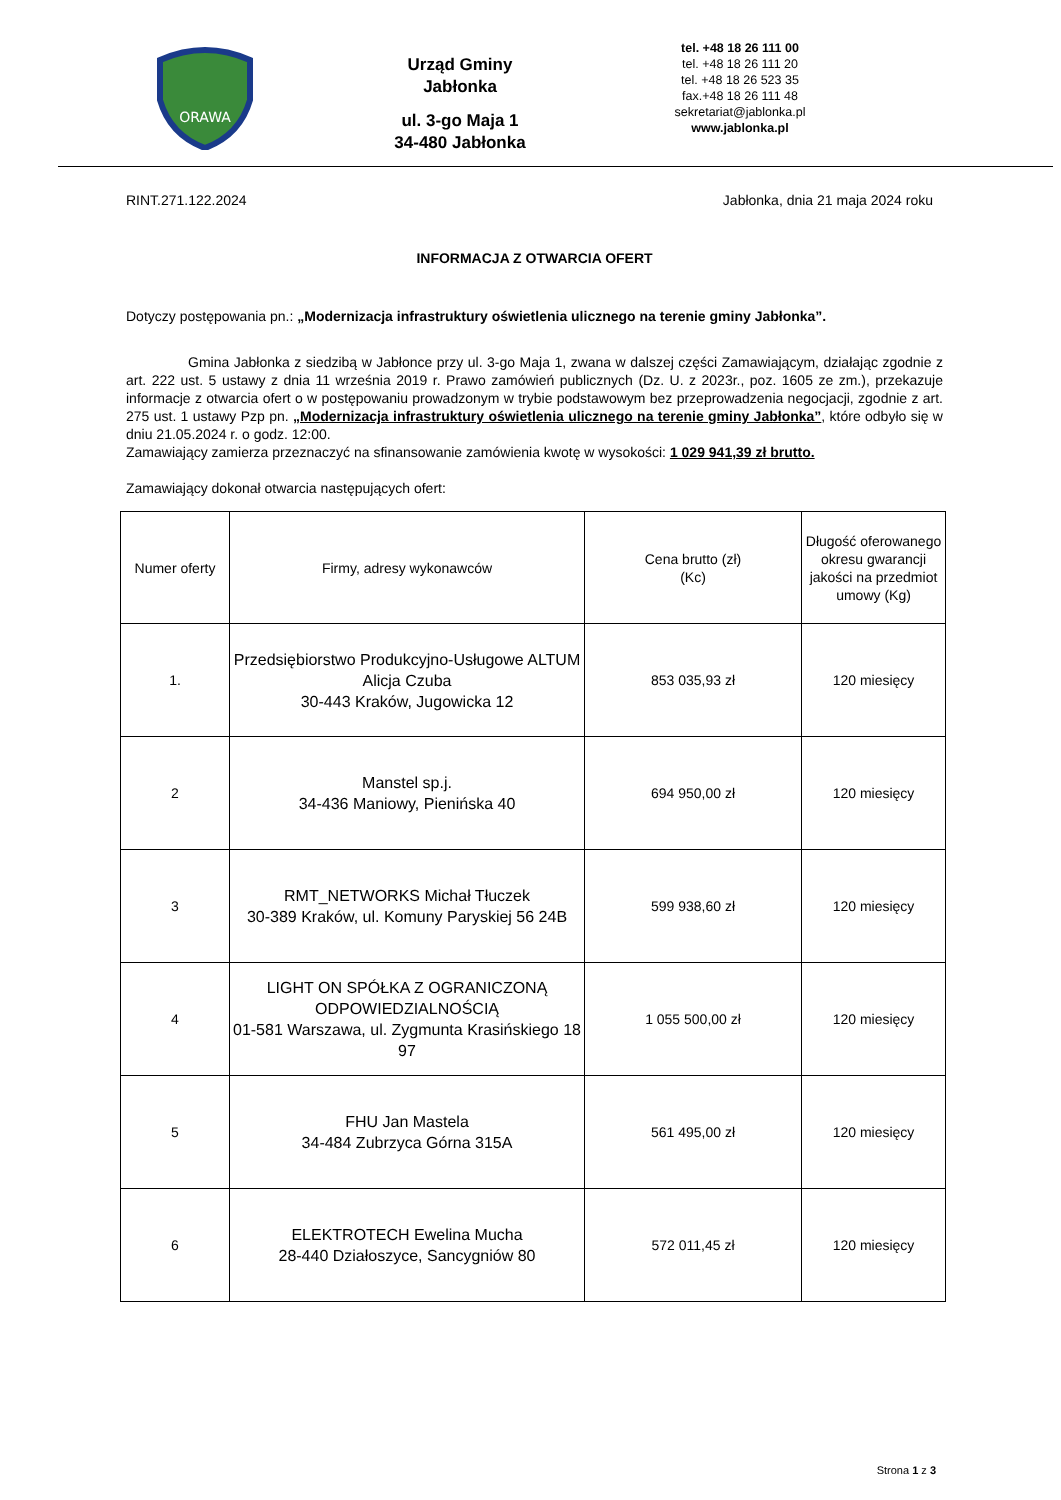ORAWA
Urząd Gminy
Jabłonka
ul. 3-go Maja 1
34-480 Jabłonka
tel. +48 18 26 111 00
tel. +48 18 26 111 20
tel. +48 18 26 523 35
fax.+48 18 26 111 48
sekretariat@jablonka.pl
www.jablonka.pl
RINT.271.122.2024 Jabłonka, dnia 21 maja 2024 roku
INFORMACJA Z OTWARCIA OFERT
Dotyczy postępowania pn.: „Modernizacja infrastruktury oświetlenia ulicznego na terenie gminy Jabłonka”.
Gmina Jabłonka z siedzibą w Jabłonce przy ul. 3-go Maja 1, zwana w dalszej części Zamawiającym, działając zgodnie z art. 222 ust. 5 ustawy z dnia 11 września 2019 r. Prawo zamówień publicznych (Dz. U. z 2023r., poz. 1605 ze zm.), przekazuje informacje z otwarcia ofert o w postępowaniu prowadzonym w trybie podstawowym bez przeprowadzenia negocjacji, zgodnie z art. 275 ust. 1 ustawy Pzp pn. „Modernizacja infrastruktury oświetlenia ulicznego na terenie gminy Jabłonka”, które odbyło się w dniu 21.05.2024 r. o godz. 12:00.
Zamawiający zamierza przeznaczyć na sfinansowanie zamówienia kwotę w wysokości: 1 029 941,39 zł brutto.
Zamawiający dokonał otwarcia następujących ofert:
| Numer oferty | Firmy, adresy wykonawców | Cena brutto (zł) (Kc) | Długość oferowanego okresu gwarancji jakości na przedmiot umowy (Kg) |
| --- | --- | --- | --- |
| 1. | Przedsiębiorstwo Produkcyjno-Usługowe ALTUM Alicja Czuba 30-443 Kraków, Jugowicka 12 | 853 035,93 zł | 120 miesięcy |
| 2 | Manstel sp.j. 34-436 Maniowy, Pienińska 40 | 694 950,00 zł | 120 miesięcy |
| 3 | RMT_NETWORKS Michał Tłuczek 30-389 Kraków, ul. Komuny Paryskiej 56 24B | 599 938,60 zł | 120 miesięcy |
| 4 | LIGHT ON SPÓŁKA Z OGRANICZONĄ ODPOWIEDZIALNOŚCIĄ 01-581 Warszawa, ul. Zygmunta Krasińskiego 18 97 | 1 055 500,00 zł | 120 miesięcy |
| 5 | FHU Jan Mastela 34-484 Zubrzyca Górna 315A | 561 495,00 zł | 120 miesięcy |
| 6 | ELEKTROTECH Ewelina Mucha 28-440 Działoszyce, Sancygniów 80 | 572 011,45 zł | 120 miesięcy |
Strona 1 z 3